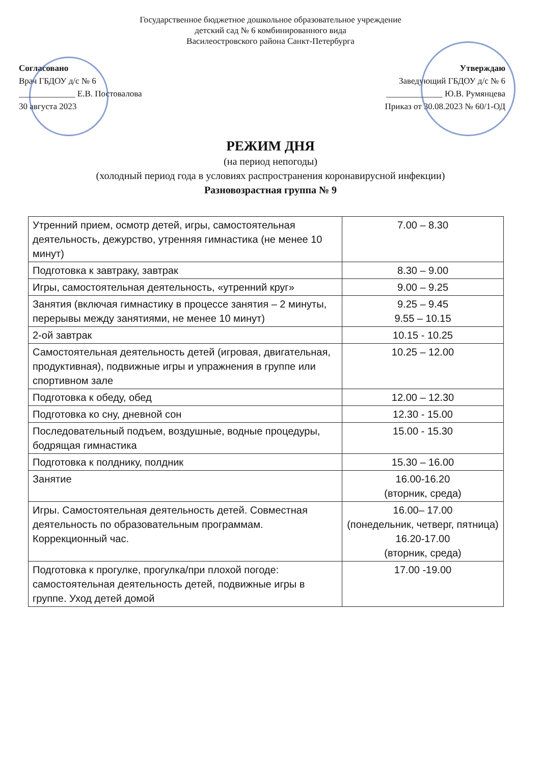Государственное бюджетное дошкольное образовательное учреждение
детский сад № 6 комбинированного вида
Василеостровского района Санкт-Петербурга
Согласовано
Врач ГБДОУ д/с № 6
_____________ Е.В. Постовалова
30 августа 2023
Утверждаю
Заведующий ГБДОУ д/с № 6
_____________ Ю.В. Румянцева
Приказ от 30.08.2023 № 60/1-ОД
РЕЖИМ ДНЯ
(на период непогоды)
(холодный период года в условиях распространения коронавирусной инфекции)
Разновозрастная группа № 9
| Утренний прием, осмотр детей, игры, самостоятельная деятельность, дежурство, утренняя гимнастика (не менее 10 минут) | 7.00 – 8.30 |
| Подготовка к завтраку, завтрак | 8.30 – 9.00 |
| Игры, самостоятельная деятельность, «утренний круг» | 9.00 – 9.25 |
| Занятия (включая гимнастику в процессе занятия – 2 минуты, перерывы между занятиями, не менее 10 минут) | 9.25 – 9.45 9.55 – 10.15 |
| 2-ой завтрак | 10.15 - 10.25 |
| Самостоятельная деятельность детей (игровая, двигательная, продуктивная), подвижные игры и упражнения в группе или спортивном зале | 10.25 – 12.00 |
| Подготовка к обеду, обед | 12.00 – 12.30 |
| Подготовка ко сну, дневной сон | 12.30 - 15.00 |
| Последовательный подъем, воздушные, водные процедуры, бодрящая гимнастика | 15.00 - 15.30 |
| Подготовка к полднику, полдник | 15.30 – 16.00 |
| Занятие | 16.00-16.20 (вторник, среда) |
| Игры. Самостоятельная деятельность детей. Совместная деятельность по образовательным программам. Коррекционный час. | 16.00– 17.00 (понедельник, четверг, пятница) 16.20-17.00 (вторник, среда) |
| Подготовка к прогулке, прогулка/при плохой погоде: самостоятельная деятельность детей, подвижные игры в группе. Уход детей домой | 17.00 -19.00 |